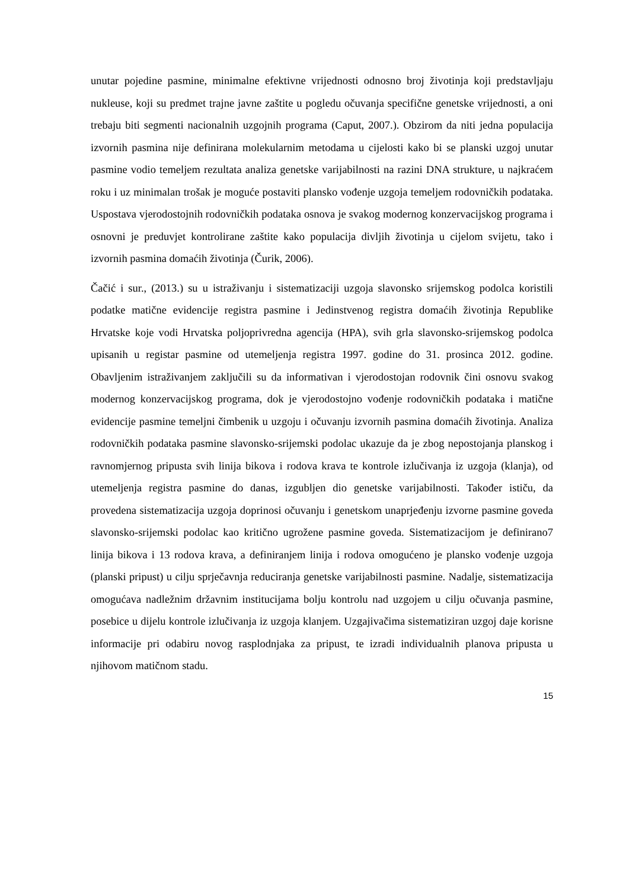unutar pojedine pasmine, minimalne efektivne vrijednosti odnosno broj životinja koji predstavljaju nukleuse, koji su predmet trajne javne zaštite u pogledu očuvanja specifične genetske vrijednosti, a oni trebaju biti segmenti nacionalnih uzgojnih programa (Caput, 2007.). Obzirom da niti jedna populacija izvornih pasmina nije definirana molekularnim metodama u cijelosti kako bi se planski uzgoj unutar pasmine vodio temeljem rezultata analiza genetske varijabilnosti na razini DNA strukture, u najkraćem roku i uz minimalan trošak je moguće postaviti plansko vođenje uzgoja temeljem rodovničkih podataka. Uspostava vjerodostojnih rodovničkih podataka osnova je svakog modernog konzervacijskog programa i osnovni je preduvjet kontrolirane zaštite kako populacija divljih životinja u cijelom svijetu, tako i izvornih pasmina domaćih životinja (Čurik, 2006).
Čačić i sur., (2013.) su u istraživanju i sistematizaciji uzgoja slavonsko srijemskog podolca koristili podatke matične evidencije registra pasmine i Jedinstvenog registra domaćih životinja Republike Hrvatske koje vodi Hrvatska poljoprivredna agencija (HPA), svih grla slavonsko-srijemskog podolca upisanih u registar pasmine od utemeljenja registra 1997. godine do 31. prosinca 2012. godine. Obavljenim istraživanjem zaključili su da informativan i vjerodostojan rodovnik čini osnovu svakog modernog konzervacijskog programa, dok je vjerodostojno vođenje rodovničkih podataka i matične evidencije pasmine temeljni čimbenik u uzgoju i očuvanju izvornih pasmina domaćih životinja. Analiza rodovničkih podataka pasmine slavonsko-srijemski podolac ukazuje da je zbog nepostojanja planskog i ravnomjernog pripusta svih linija bikova i rodova krava te kontrole izlučivanja iz uzgoja (klanja), od utemeljenja registra pasmine do danas, izgubljen dio genetske varijabilnosti. Također ističu, da provedena sistematizacija uzgoja doprinosi očuvanju i genetskom unaprjeđenju izvorne pasmine goveda slavonsko-srijemski podolac kao kritično ugrožene pasmine goveda. Sistematizacijom je definirano7 linija bikova i 13 rodova krava, a definiranjem linija i rodova omogućeno je plansko vođenje uzgoja (planski pripust) u cilju sprječavnja reduciranja genetske varijabilnosti pasmine. Nadalje, sistematizacija omogućava nadležnim državnim institucijama bolju kontrolu nad uzgojem u cilju očuvanja pasmine, posebice u dijelu kontrole izlučivanja iz uzgoja klanjem. Uzgajivačima sistematiziran uzgoj daje korisne informacije pri odabiru novog rasplodnjaka za pripust, te izradi individualnih planova pripusta u njihovom matičnom stadu.
15